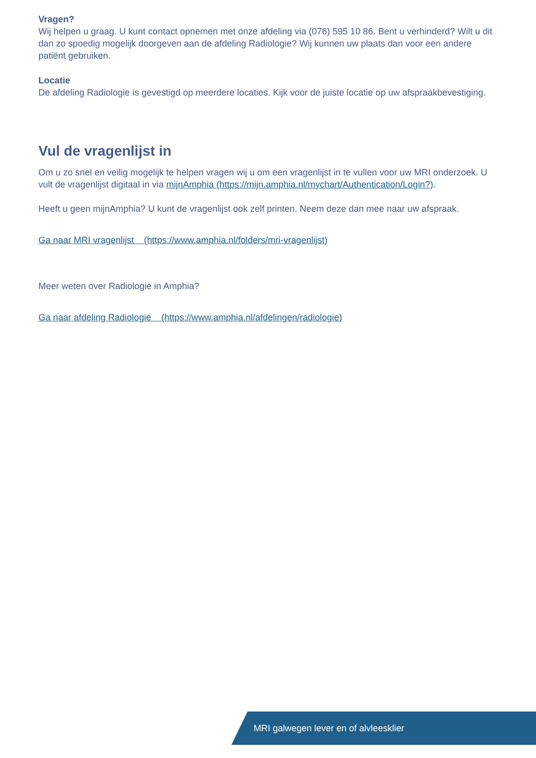Vragen?
Wij helpen u graag. U kunt contact opnemen met onze afdeling via (076) 595 10 86. Bent u verhinderd? Wilt u dit dan zo spoedig mogelijk doorgeven aan de afdeling Radiologie? Wij kunnen uw plaats dan voor een andere patiënt gebruiken.
Locatie
De afdeling Radiologie is gevestigd op meerdere locaties. Kijk voor de juiste locatie op uw afspraakbevestiging.
Vul de vragenlijst in
Om u zo snel en veilig mogelijk te helpen vragen wij u om een vragenlijst in te vullen voor uw MRI onderzoek. U vult de vragenlijst digitaal in via mijnAmphia (https://mijn.amphia.nl/mychart/Authentication/Login?).
Heeft u geen mijnAmphia? U kunt de vragenlijst ook zelf printen. Neem deze dan mee naar uw afspraak.
Ga naar MRI vragenlijst (https://www.amphia.nl/folders/mri-vragenlijst)
Meer weten over Radiologie in Amphia?
Ga naar afdeling Radiologie (https://www.amphia.nl/afdelingen/radiologie)
MRI galwegen lever en of alvleesklier